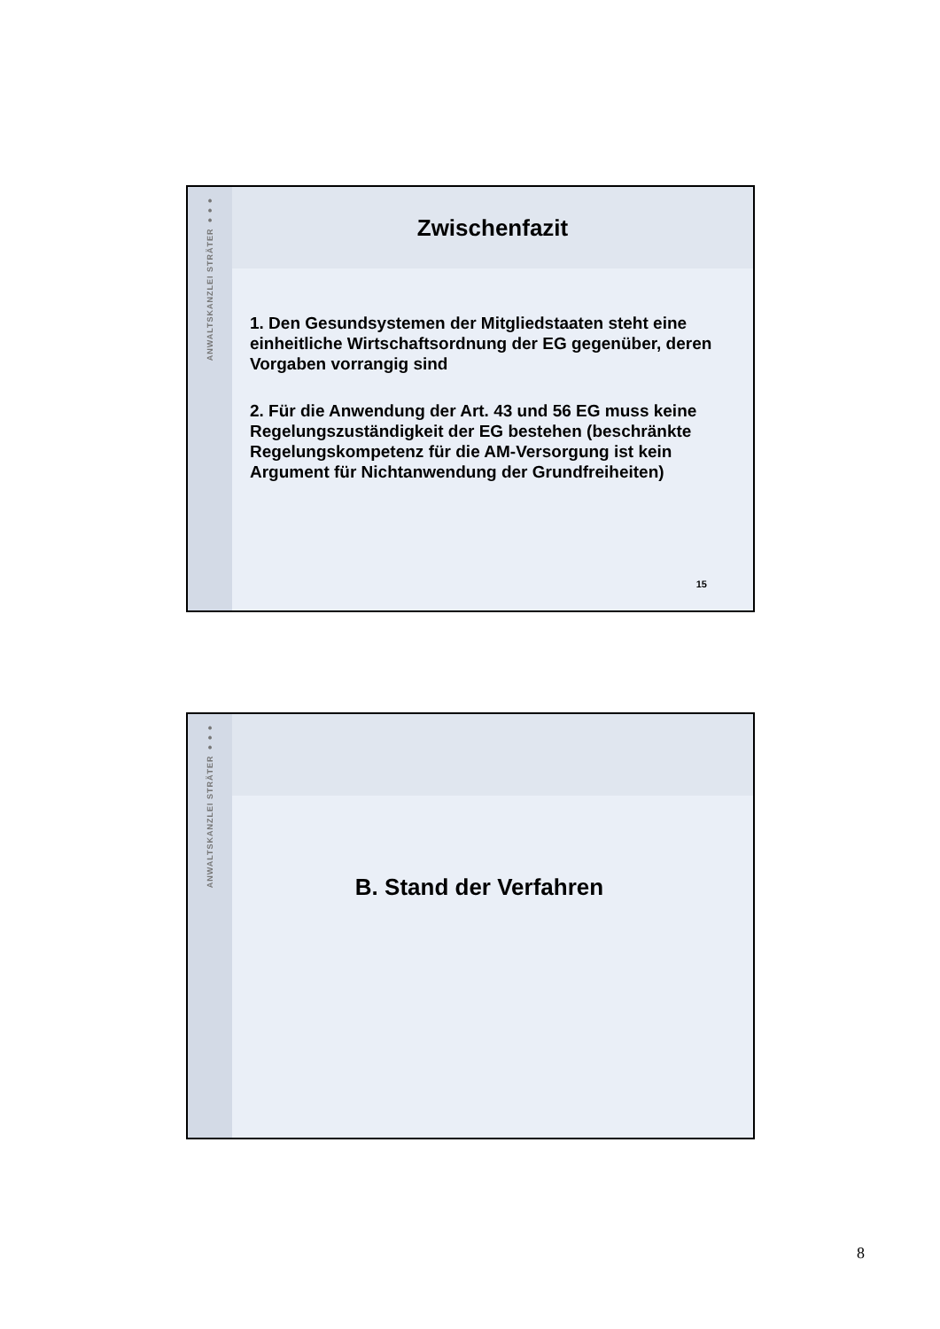ANWALTSKANZLEI STRÄTER ●●●
Zwischenfazit
1. Den Gesundsystemen der Mitgliedstaaten steht eine einheitliche Wirtschaftsordnung der EG gegenüber, deren Vorgaben vorrangig sind
2. Für die Anwendung der Art. 43 und 56 EG muss keine Regelungszuständigkeit der EG bestehen (beschränkte Regelungskompetenz für die AM-Versorgung ist kein Argument für Nichtanwendung der Grundfreiheiten)
15
ANWALTSKANZLEI STRÄTER ●●●
B. Stand der Verfahren
8